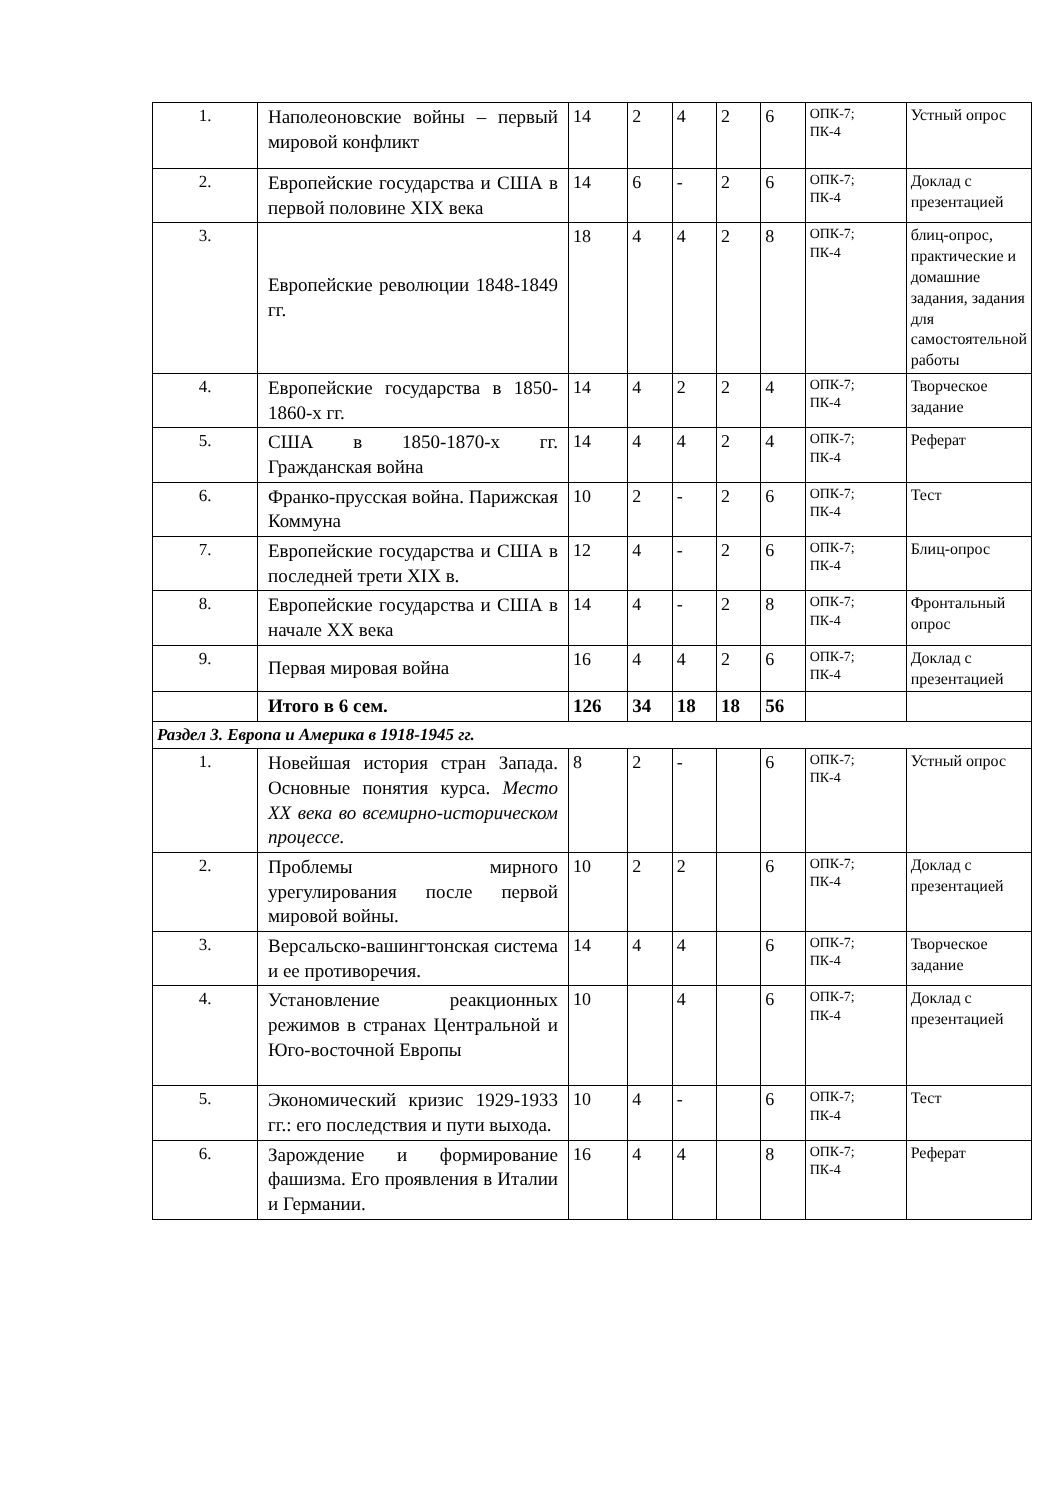| 1. | Наполеоновские войны – первый мировой конфликт | 14 | 2 | 4 | 2 | 6 | ОПК-7; ПК-4 | Устный опрос |
| 2. | Европейские государства и США в первой половине XIX века | 14 | 6 | - | 2 | 6 | ОПК-7; ПК-4 | Доклад с презентацией |
| 3. | Европейские революции 1848-1849 гг. | 18 | 4 | 4 | 2 | 8 | ОПК-7; ПК-4 | блиц-опрос, практические и домашние задания, задания для самостоятельной работы |
| 4. | Европейские государства в 1850-1860-х гг. | 14 | 4 | 2 | 2 | 4 | ОПК-7; ПК-4 | Творческое задание |
| 5. | США в 1850-1870-х гг. Гражданская война | 14 | 4 | 4 | 2 | 4 | ОПК-7; ПК-4 | Реферат |
| 6. | Франко-прусская война. Парижская Коммуна | 10 | 2 | - | 2 | 6 | ОПК-7; ПК-4 | Тест |
| 7. | Европейские государства и США в последней трети XIX в. | 12 | 4 | - | 2 | 6 | ОПК-7; ПК-4 | Блиц-опрос |
| 8. | Европейские государства и США в начале XX века | 14 | 4 | - | 2 | 8 | ОПК-7; ПК-4 | Фронтальный опрос |
| 9. | Первая мировая война | 16 | 4 | 4 | 2 | 6 | ОПК-7; ПК-4 | Доклад с презентацией |
| | Итого в 6 сем. | 126 | 34 | 18 | 18 | 56 | | |
| Раздел 3. Европа и Америка в 1918-1945 гг. | | | | | | | | |
| 1. | Новейшая история стран Запада. Основные понятия курса. Место XX века во всемирно-историческом процессе. | 8 | 2 | - | | 6 | ОПК-7; ПК-4 | Устный опрос |
| 2. | Проблемы мирного урегулирования после первой мировой войны. | 10 | 2 | 2 | | 6 | ОПК-7; ПК-4 | Доклад с презентацией |
| 3. | Версальско-вашингтонская система и ее противоречия. | 14 | 4 | 4 | | 6 | ОПК-7; ПК-4 | Творческое задание |
| 4. | Установление реакционных режимов в странах Центральной и Юго-восточной Европы | 10 | | 4 | | 6 | ОПК-7; ПК-4 | Доклад с презентацией |
| 5. | Экономический кризис 1929-1933 гг.: его последствия и пути выхода. | 10 | 4 | - | | 6 | ОПК-7; ПК-4 | Тест |
| 6. | Зарождение и формирование фашизма. Его проявления в Италии и Германии. | 16 | 4 | 4 | | 8 | ОПК-7; ПК-4 | Реферат |